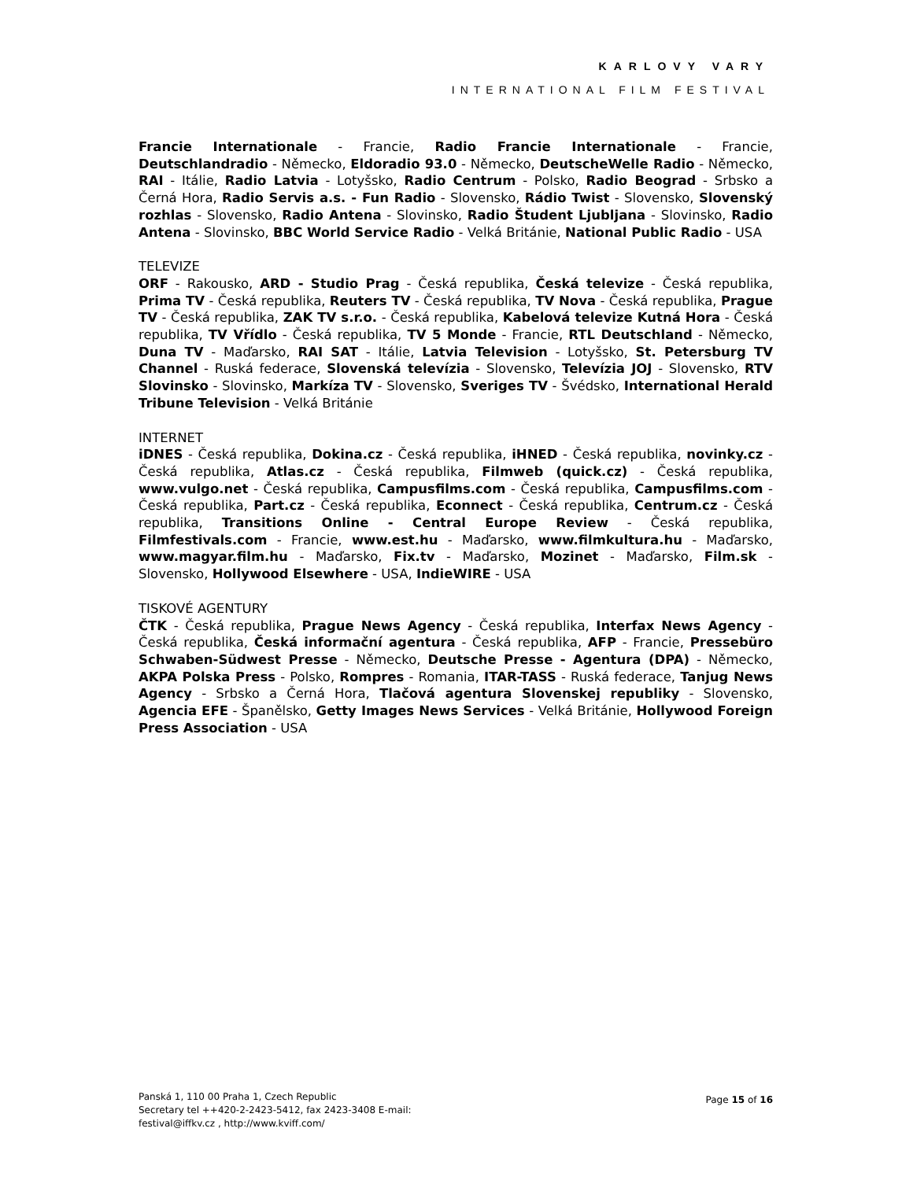KARLOVY VARY
INTERNATIONAL FILM FESTIVAL
Francie Internationale - Francie, Radio Francie Internationale - Francie, Deutschlandradio - Německo, Eldoradio 93.0 - Německo, DeutscheWelle Radio - Německo, RAI - Itálie, Radio Latvia - Lotyšsko, Radio Centrum - Polsko, Radio Beograd - Srbsko a Černá Hora, Radio Servis a.s. - Fun Radio - Slovensko, Rádio Twist - Slovensko, Slovenský rozhlas - Slovensko, Radio Antena - Slovinsko, Radio Študent Ljubljana - Slovinsko, Radio Antena - Slovinsko, BBC World Service Radio - Velká Británie, National Public Radio - USA
TELEVIZE
ORF - Rakousko, ARD - Studio Prag - Česká republika, Česká televize - Česká republika, Prima TV - Česká republika, Reuters TV - Česká republika, TV Nova - Česká republika, Prague TV - Česká republika, ZAK TV s.r.o. - Česká republika, Kabelová televize Kutná Hora - Česká republika, TV Vřídlo - Česká republika, TV 5 Monde - Francie, RTL Deutschland - Německo, Duna TV - Maďarsko, RAI SAT - Itálie, Latvia Television - Lotyšsko, St. Petersburg TV Channel - Ruská federace, Slovenská televízia - Slovensko, Televízia JOJ - Slovensko, RTV Slovinsko - Slovinsko, Markíza TV - Slovensko, Sveriges TV - Švédsko, International Herald Tribune Television - Velká Británie
INTERNET
iDNES - Česká republika, Dokina.cz - Česká republika, iHNED - Česká republika, novinky.cz - Česká republika, Atlas.cz - Česká republika, Filmweb (quick.cz) - Česká republika, www.vulgo.net - Česká republika, Campusfilms.com - Česká republika, Campusfilms.com - Česká republika, Part.cz - Česká republika, Econnect - Česká republika, Centrum.cz - Česká republika, Transitions Online - Central Europe Review - Česká republika, Filmfestivals.com - Francie, www.est.hu - Maďarsko, www.filmkultura.hu - Maďarsko, www.magyar.film.hu - Maďarsko, Fix.tv - Maďarsko, Mozinet - Maďarsko, Film.sk - Slovensko, Hollywood Elsewhere - USA, IndieWIRE - USA
TISKOVÉ AGENTURY
ČTK - Česká republika, Prague News Agency - Česká republika, Interfax News Agency - Česká republika, Česká informační agentura - Česká republika, AFP - Francie, Pressebüro Schwaben-Südwest Presse - Německo, Deutsche Presse - Agentura (DPA) - Německo, AKPA Polska Press - Polsko, Rompres - Romania, ITAR-TASS - Ruská federace, Tanjug News Agency - Srbsko a Černá Hora, Tlačová agentura Slovenskej republiky - Slovensko, Agencia EFE - Španělsko, Getty Images News Services - Velká Británie, Hollywood Foreign Press Association - USA
Panská 1, 110 00 Praha 1, Czech Republic
Secretary tel ++420-2-2423-5412, fax 2423-3408 E-mail:
festival@iffkv.cz , http://www.kviff.com/
Page 15 of 16